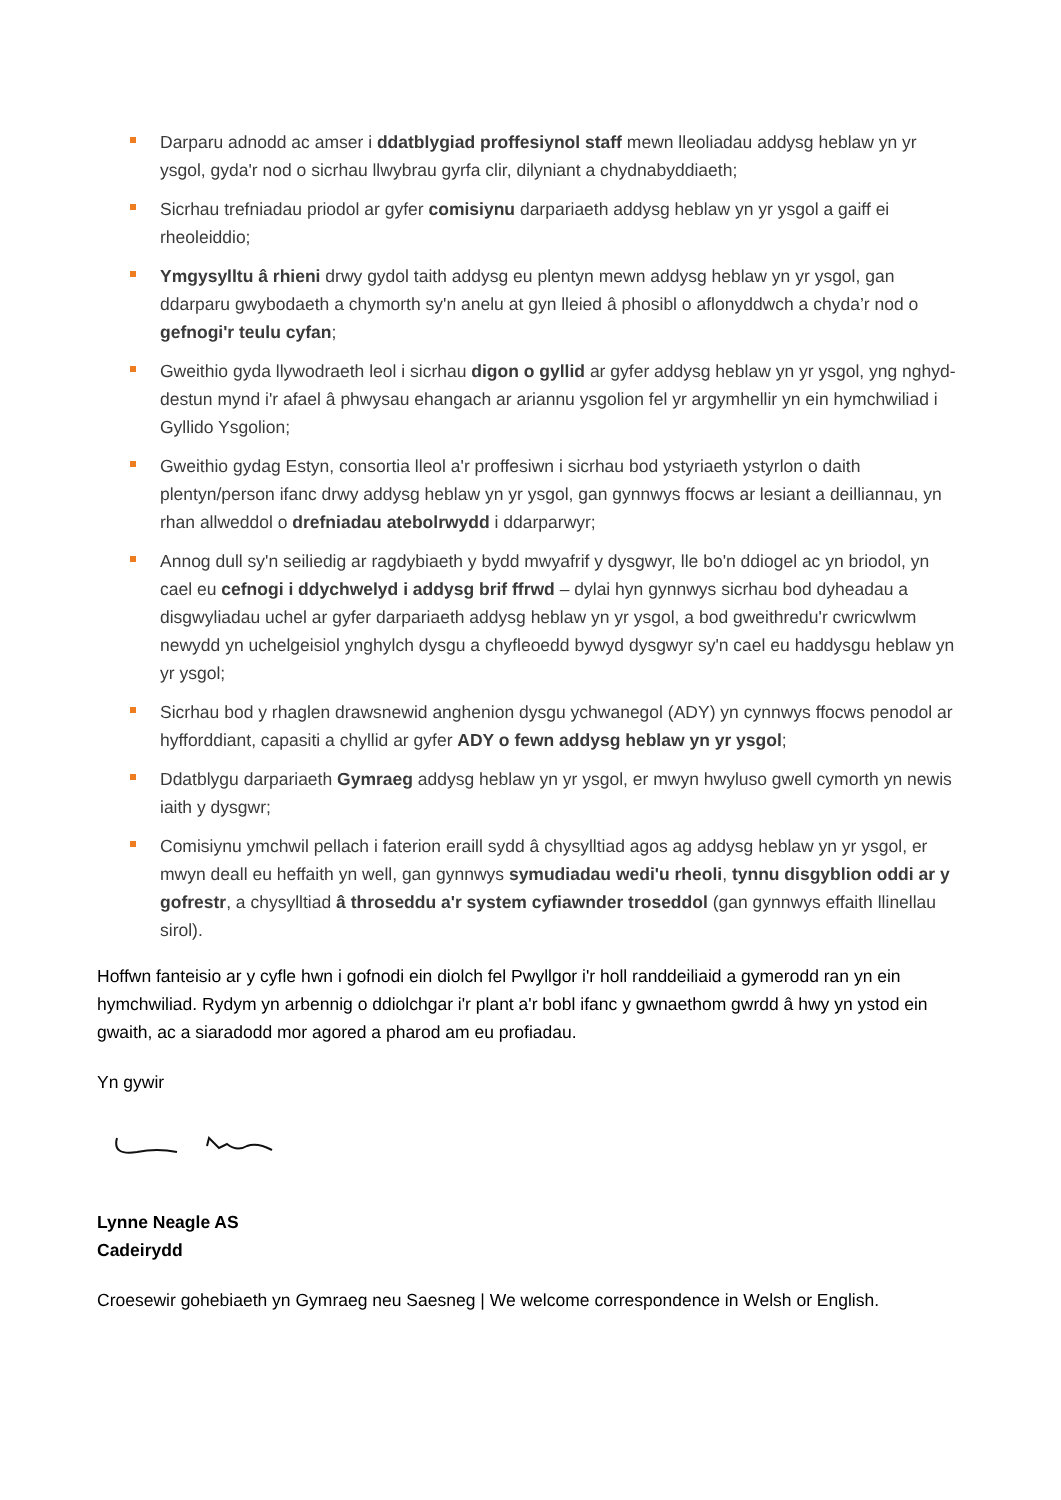Darparu adnodd ac amser i ddatblygiad proffesiynol staff mewn lleoliadau addysg heblaw yn yr ysgol, gyda'r nod o sicrhau llwybrau gyrfa clir, dilyniant a chydnabyddiaeth;
Sicrhau trefniadau priodol ar gyfer comisiynu darpariaeth addysg heblaw yn yr ysgol a gaiff ei rheoleiddio;
Ymgysylltu â rhieni drwy gydol taith addysg eu plentyn mewn addysg heblaw yn yr ysgol, gan ddarparu gwybodaeth a chymorth sy'n anelu at gyn lleied â phosibl o aflonyddwch a chyda’r nod o gefnogi'r teulu cyfan;
Gweithio gyda llywodraeth leol i sicrhau digon o gyllid ar gyfer addysg heblaw yn yr ysgol, yng nghyd-destun mynd i'r afael â phwysau ehangach ar ariannu ysgolion fel yr argymhellir yn ein hymchwiliad i Gyllido Ysgolion;
Gweithio gydag Estyn, consortia lleol a'r proffesiwn i sicrhau bod ystyriaeth ystyrlon o daith plentyn/person ifanc drwy addysg heblaw yn yr ysgol, gan gynnwys ffocws ar lesiant a deilliannau, yn rhan allweddol o drefniadau atebolrwydd i ddarparwyr;
Annog dull sy'n seiliedig ar ragdybiaeth y bydd mwyafrif y dysgwyr, lle bo'n ddiogel ac yn briodol, yn cael eu cefnogi i ddychwelyd i addysg brif ffrwd – dylai hyn gynnwys sicrhau bod dyheadau a disgwyliadau uchel ar gyfer darpariaeth addysg heblaw yn yr ysgol, a bod gweithredu'r cwricwlwm newydd yn uchelgeisiol ynghylch dysgu a chyfleoedd bywyd dysgwyr sy'n cael eu haddysgu heblaw yn yr ysgol;
Sicrhau bod y rhaglen drawsnewid anghenion dysgu ychwanegol (ADY) yn cynnwys ffocws penodol ar hyfforddiant, capasiti a chyllid ar gyfer ADY o fewn addysg heblaw yn yr ysgol;
Ddatblygu darpariaeth Gymraeg addysg heblaw yn yr ysgol, er mwyn hwyluso gwell cymorth yn newis iaith y dysgwr;
Comisiynu ymchwil pellach i faterion eraill sydd â chysylltiad agos ag addysg heblaw yn yr ysgol, er mwyn deall eu heffaith yn well, gan gynnwys symudiadau wedi'u rheoli, tynnu disgyblion oddi ar y gofrestr, a chysylltiad â throseddu a'r system cyfiawnder troseddol (gan gynnwys effaith llinellau sirol).
Hoffwn fanteisio ar y cyfle hwn i gofnodi ein diolch fel Pwyllgor i'r holl randdeiliaid a gymerodd ran yn ein hymchwiliad. Rydym yn arbennig o ddiolchgar i'r plant a'r bobl ifanc y gwnaethom gwrdd â hwy yn ystod ein gwaith, ac a siaradodd mor agored a pharod am eu profiadau.
Yn gywir
Lynne Neagle AS
Cadeirydd
Croesewir gohebiaeth yn Gymraeg neu Saesneg | We welcome correspondence in Welsh or English.